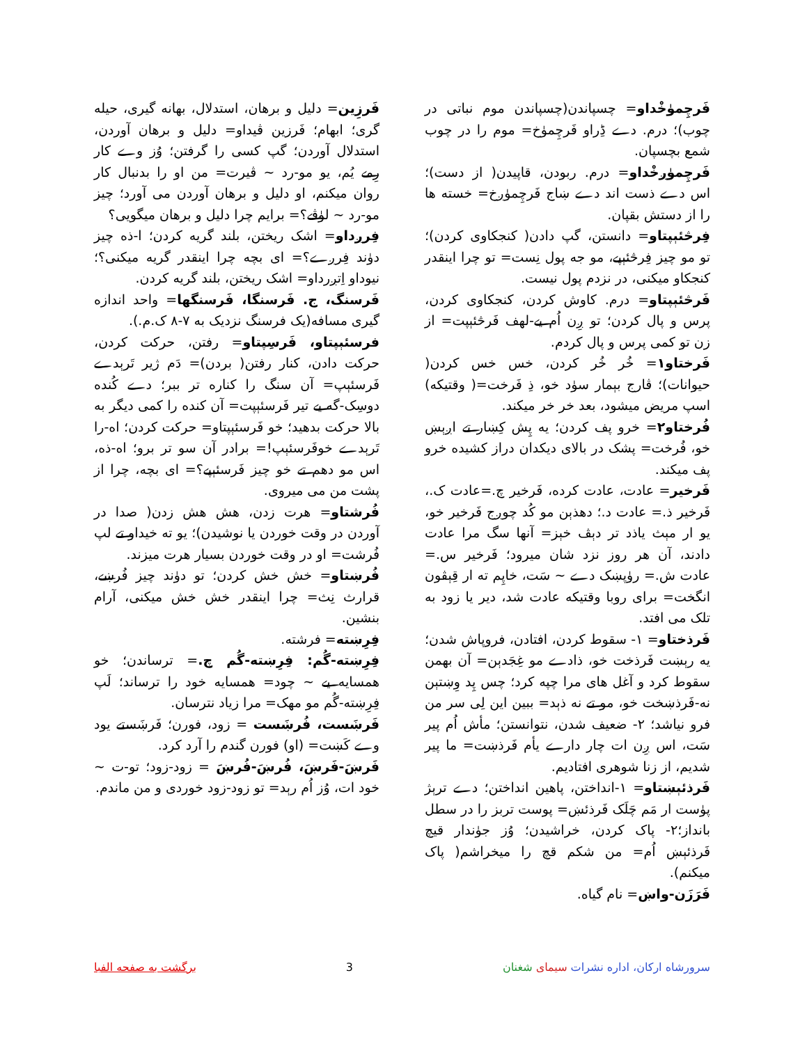فَرچِمۈخْداو= چسپاندن(چسپاندن موم نباتی در چوب)؛ درم. دے ڈِراو فَرچِمۈخ= موم را در چوب شمع بچسپان.
فَرچِمۈږخْداو= درم. ربودن، قاپیدن( از دست)؛ اس دے ذست اند دے ښاج فَرچِمۈږخ= خسته ها را از دستش بقپان.
فِرڅئېپتاو= دانستن، گپ دادن( کنجکاوی کردن)؛ تو مو چیز فِرڅئېپے، مو جه پول نِست= تو چرا اینقدر کنجکاو میکنی، در نزدم پول نیست.
فَرڅئېپتاو= درم. کاوش کردن، کنجکاوی کردن، پرس و پال کردن؛ تو ږِن اُم یے-لهف فَرڅئېپت= از زن تو کمی پرس و پال کردم.
فَرختاو۱= خُر خُر کردن، خس خس کردن( حیوانات)؛ ڤارج بېمار سۈد خو، ذِ فَرخت=( وقتیکه) اسپ مریض میشود، بعد خر خر میکند.
فُرختاو۲= خرو پف کردن؛ یه پِش کِښار تے اږېښ خو، فُرخت= پشک در بالای دیکدان دراز کشیده خرو پف میکند.
فَرخیر= عادت، عادت کرده، فَرخیر چ.=عادت ک.، فَرخیر ذ.= عادت د.؛ دهذېن مو کُد چوږج فَرخیر خو، یو ار مېث یاذد تر دېڤ خېز= آنها سگ مرا عادت دادند، آن هر روز نزد شان میرود؛ فَرخیر س.= عادت ش.= رۈپښک دے ~ سَت، خاپِم ته ار قِېڤون انگخت= برای روبا وقتیکه عادت شد، دیر یا زود به تلک می افتد.
فَرذختاو= ۱- سقوط کردن، افتادن، فروپاش شدن؛ یه رېښت فَرذخت خو، ذادے مو غِجَدېن= آن بهمن سقوط کرد و آغل های مرا چپه کرد؛ چس پِد وِښتېن نه-فَرذښخت خو، مو تے نه ذېد= ببین این لِی سر من فرو نیاشد؛ ۲- ضعیف شدن، نتوانستن؛ مأش اُم پیر سَت، اس ږِن ات چار دارے یأم فَرذښت= ما پیر شدیم، از زنا شوهری افتادیم.
فَرذئېښتاو= ۱-انداختن، پاهین انداختن؛ دے ترېژ پۈست ار مَم چَلَک فَرذئښ= پوست تربز را در سطل بانداز؛۲- پاک کردن، خراشیدن؛ وُز جۈندار قیچ فَرذئېښ اُم= من شکم قچ را میخراشم( پاک میکنم).
فَرَزَن-واښ= نام گیاه.
فَرزِین= دلیل و برهان، استدلال، بهانه گیری، حیله گری؛ ابهام؛ فَرزین ڤیداو= دلیل و برهان آوردن، استدلال آوردن؛ گپ کسی را گرفتن؛ وُز وے کار رِمے یُم، یو مو-رد ~ ڤیرت= من او را بدنبال کار روان میکنم، او دلیل و برهان آوردن می آورد؛ چیز مو-رد ~ لۈڤے؟= برایم چرا دلیل و برهان میگویی؟
فِرږداو= اشک ریختن، بلند گریه کردن؛ ا-ذه چیز دۈند فِرږے؟= ای بچه چرا اینقدر گریه میکنی؟؛ نیوداو اِتږرداو= اشک ریختن، بلند گریه کردن.
فَرسنگ، ج. فَرسنگا، فَرسنگها= واحد اندازه گیری مسافه(یک فرسنگ نزدیک به ۷-۸ ک.م.).
فرسئېپتاو، فَرسِپتاو= رفتن، حرکت کردن، حرکت دادن، کنار رفتن( بردن)= دَم ژیر تَرېدے فَرسئېپ= آن سنگ را کناره تر ببر؛ دے کُنده دوسِک-گه یے تیر فَرسئېپت= آن کنده را کمی دیگر به بالا حرکت بدهید؛ خو فَرسئېپتاو= حرکت کردن؛ اه-را تَرېدے خوفَرسئېپ!= برادر آن سو تر برو؛ اه-ذه، اس مو دهم تے خو چیز فَرسئېپے؟= ای بچه، چرا از پشت من می میروی.
فُرشتاو= هرت زدن، هش هش زدن( صدا در آوردن در وقت خوردن یا نوشیدن)؛ یو ته خیداو تے لپ فُرشت= او در وقت خوردن بسیار هرت میزند.
فُرښتاو= خش خش کردن؛ تو دۈند چیز فُرښے، قرارث نِث= چرا اینقدر خش خش میکنی، آرام بنشین.
فِرِښته= فرشته.
فِرِښته-گُم: فِرِښته-گُم چ.= ترساندن؛ خو همسایه یے ~ چود= همسایه خود را ترساند؛ لَپ فِرِښته-گُم مو مهک= مرا زیاد نترسان.
فَرښَست، فُرښَست = زود، فورن؛ فَرښَستے یود وے کَښت= (او) فورن گندم را آرد کرد.
فَرښَ-فَرښَ، فُرښَ-فُرښَ = زود-زود؛ تو-ت ~ خود ات، وُز اُم رېد= تو زود-زود خوردی و من ماندم.
سرورشاه ارکان، اداره نشرات سیمای شغنان
3 برگشت به صفحه الفبا